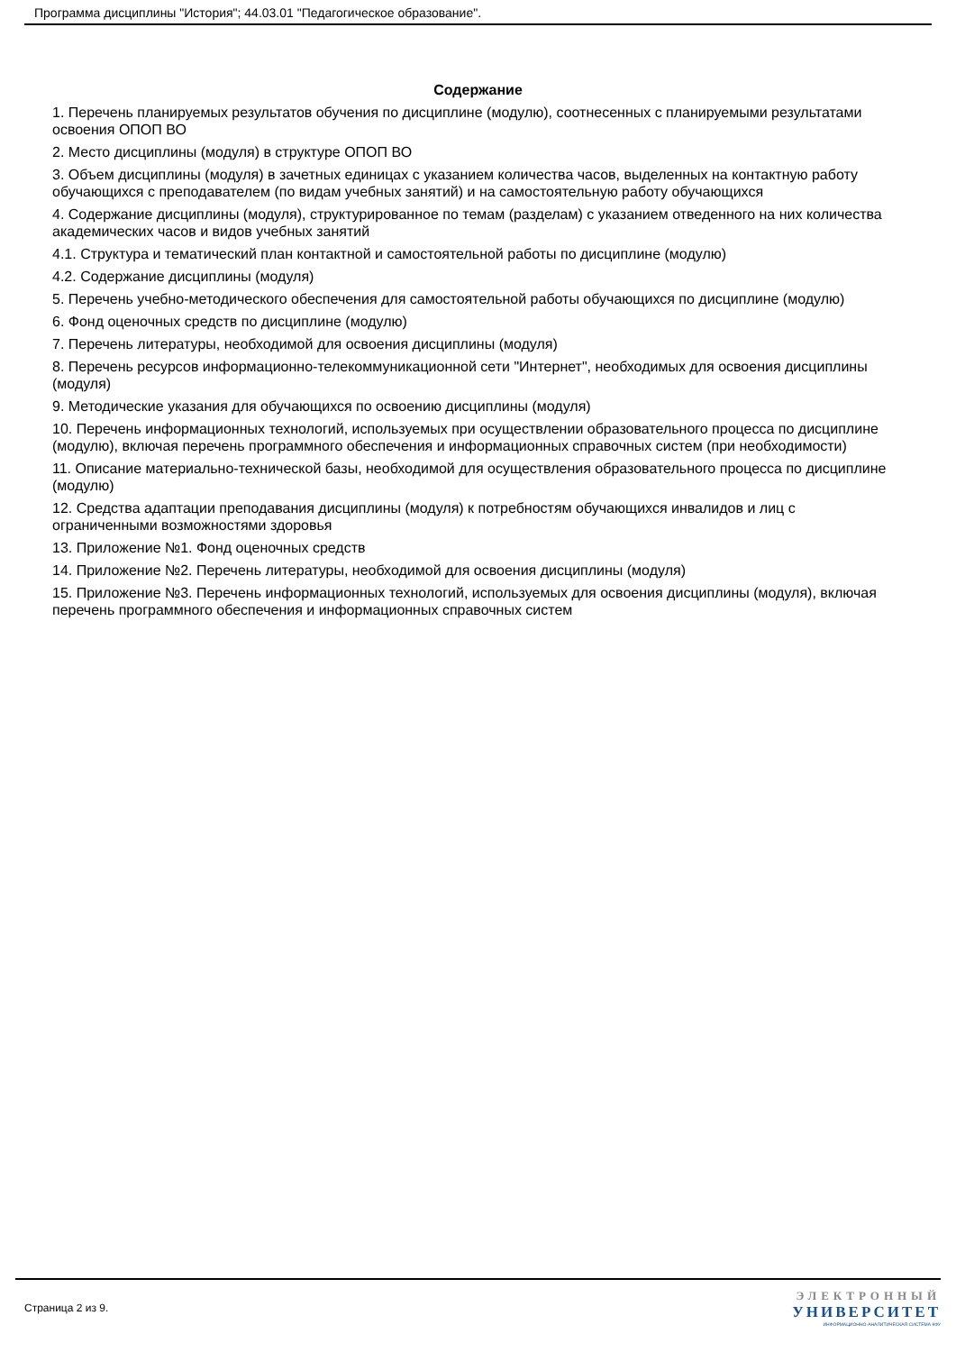Программа дисциплины "История"; 44.03.01 "Педагогическое образование".
Содержание
1. Перечень планируемых результатов обучения по дисциплине (модулю), соотнесенных с планируемыми результатами освоения ОПОП ВО
2. Место дисциплины (модуля) в структуре ОПОП ВО
3. Объем дисциплины (модуля) в зачетных единицах с указанием количества часов, выделенных на контактную работу обучающихся с преподавателем (по видам учебных занятий) и на самостоятельную работу обучающихся
4. Содержание дисциплины (модуля), структурированное по темам (разделам) с указанием отведенного на них количества академических часов и видов учебных занятий
4.1. Структура и тематический план контактной и самостоятельной работы по дисциплине (модулю)
4.2. Содержание дисциплины (модуля)
5. Перечень учебно-методического обеспечения для самостоятельной работы обучающихся по дисциплине (модулю)
6. Фонд оценочных средств по дисциплине (модулю)
7. Перечень литературы, необходимой для освоения дисциплины (модуля)
8. Перечень ресурсов информационно-телекоммуникационной сети "Интернет", необходимых для освоения дисциплины (модуля)
9. Методические указания для обучающихся по освоению дисциплины (модуля)
10. Перечень информационных технологий, используемых при осуществлении образовательного процесса по дисциплине (модулю), включая перечень программного обеспечения и информационных справочных систем (при необходимости)
11. Описание материально-технической базы, необходимой для осуществления образовательного процесса по дисциплине (модулю)
12. Средства адаптации преподавания дисциплины (модуля) к потребностям обучающихся инвалидов и лиц с ограниченными возможностями здоровья
13. Приложение №1. Фонд оценочных средств
14. Приложение №2. Перечень литературы, необходимой для освоения дисциплины (модуля)
15. Приложение №3. Перечень информационных технологий, используемых для освоения дисциплины (модуля), включая перечень программного обеспечения и информационных справочных систем
Страница 2 из 9.
ЭЛЕКТРОННЫЙ
УНИВЕРСИТЕТ
ИНФОРМАЦИОННО-АНАЛИТИЧЕСКАЯ СИСТЕМА КФУ